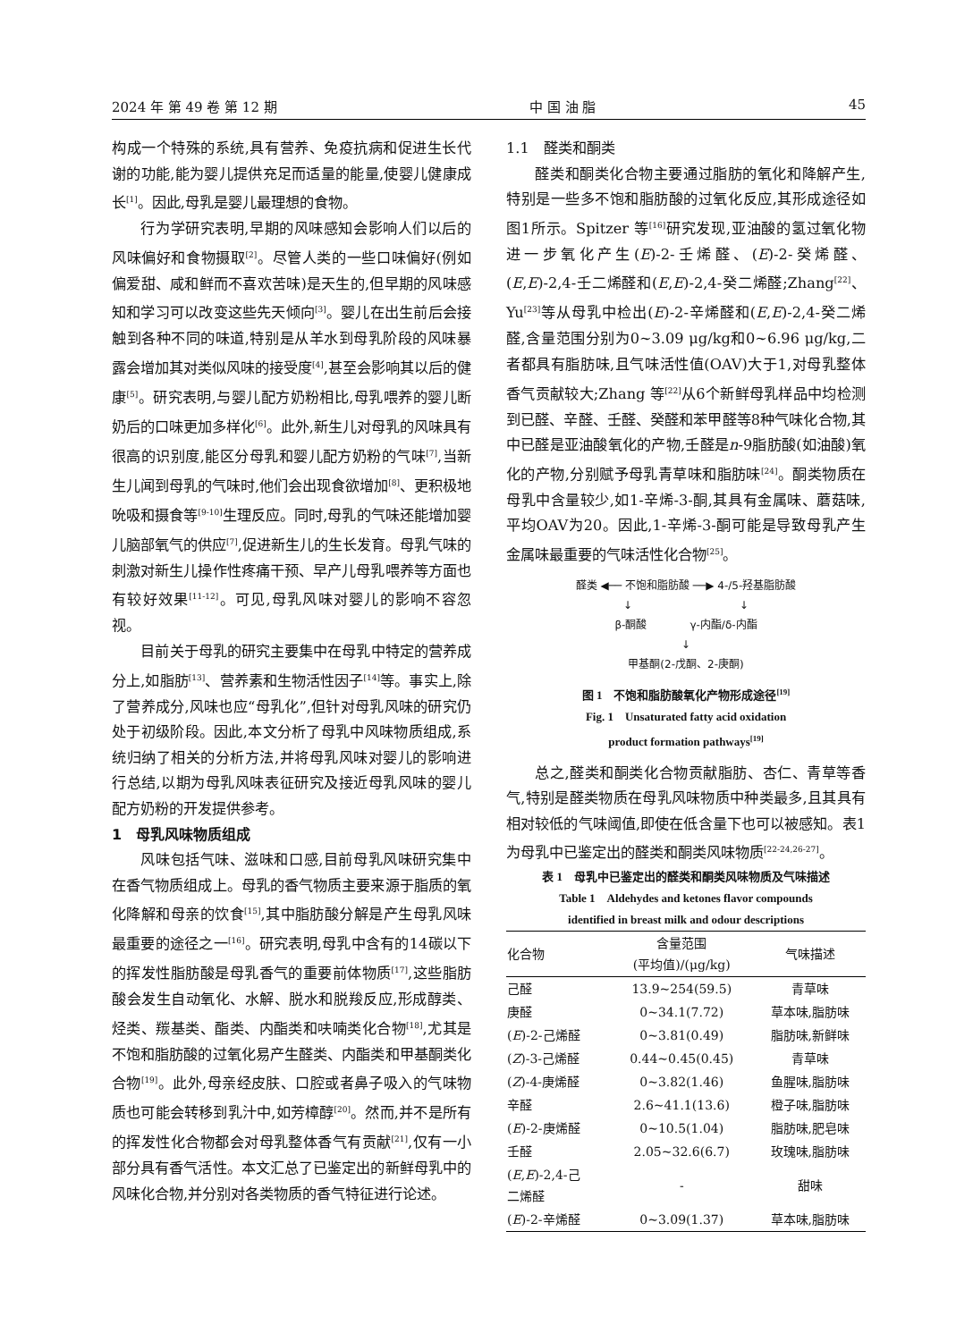2024 年 第 49 卷 第 12 期 中 国 油 脂 45
构成一个特殊的系统,具有营养、免疫抗病和促进生长代谢的功能,能为婴儿提供充足而适量的能量,使婴儿健康成长<sup>[1]</sup>。因此,母乳是婴儿最理想的食物。
行为学研究表明,早期的风味感知会影响人们以后的风味偏好和食物摄取<sup>[2]</sup>。尽管人类的一些口味偏好(例如偏爱甜、咸和鲜而不喜欢苦味)是天生的,但早期的风味感知和学习可以改变这些先天倾向<sup>[3]</sup>。婴儿在出生前后会接触到各种不同的味道,特别是从羊水到母乳阶段的风味暴露会增加其对类似风味的接受度<sup>[4]</sup>,甚至会影响其以后的健康<sup>[5]</sup>。研究表明,与婴儿配方奶粉相比,母乳喂养的婴儿断奶后的口味更加多样化<sup>[6]</sup>。此外,新生儿对母乳的风味具有很高的识别度,能区分母乳和婴儿配方奶粉的气味<sup>[7]</sup>,当新生儿闻到母乳的气味时,他们会出现食欲增加<sup>[8]</sup>、更积极地吮吸和摄食等<sup>[9-10]</sup>生理反应。同时,母乳的气味还能增加婴儿脑部氧气的供应<sup>[7]</sup>,促进新生儿的生长发育。母乳气味的刺激对新生儿操作性疼痛干预、早产儿母乳喂养等方面也有较好效果<sup>[11-12]</sup>。可见,母乳风味对婴儿的影响不容忽视。
目前关于母乳的研究主要集中在母乳中特定的营养成分上,如脂肪<sup>[13]</sup>、营养素和生物活性因子<sup>[14]</sup>等。事实上,除了营养成分,风味也应“母乳化”,但针对母乳风味的研究仍处于初级阶段。因此,本文分析了母乳中风味物质组成,系统归纳了相关的分析方法,并将母乳风味对婴儿的影响进行总结,以期为母乳风味表征研究及接近母乳风味的婴儿配方奶粉的开发提供参考。
1　母乳风味物质组成
风味包括气味、滋味和口感,目前母乳风味研究集中在香气物质组成上。母乳的香气物质主要来源于脂质的氧化降解和母亲的饮食<sup>[15]</sup>,其中脂肪酸分解是产生母乳风味最重要的途径之一<sup>[16]</sup>。研究表明,母乳中含有的14碳以下的挥发性脂肪酸是母乳香气的重要前体物质<sup>[17]</sup>,这些脂肪酸会发生自动氧化、水解、脱水和脱羧反应,形成醇类、烃类、羰基类、酯类、内酯类和呋喃类化合物<sup>[18]</sup>,尤其是不饱和脂肪酸的过氧化易产生醛类、内酯类和甲基酮类化合物<sup>[19]</sup>。此外,母亲经皮肤、口腔或者鼻子吸入的气味物质也可能会转移到乳汁中,如芳樟醇<sup>[20]</sup>。然而,并不是所有的挥发性化合物都会对母乳整体香气有贡献<sup>[21]</sup>,仅有一小部分具有香气活性。本文汇总了已鉴定出的新鲜母乳中的风味化合物,并分别对各类物质的香气特征进行论述。
1.1　醛类和酮类
醛类和酮类化合物主要通过脂肪的氧化和降解产生,特别是一些多不饱和脂肪酸的过氧化反应,其形成途径如图1所示。Spitzer 等<sup>[16]</sup>研究发现,亚油酸的氢过氧化物进一步氧化产生(E)-2-壬烯醛、(E)-2-癸烯醛、(E,E)-2,4-壬二烯醛和(E,E)-2,4-癸二烯醛;Zhang<sup>[22]</sup>、Yu<sup>[23]</sup>等从母乳中检出(E)-2-辛烯醛和(E,E)-2,4-癸二烯醛,含量范围分别为0~3.09 μg/kg和0~6.96 μg/kg,二者都具有脂肪味,且气味活性值(OAV)大于1,对母乳整体香气贡献较大;Zhang 等<sup>[22]</sup>从6个新鲜母乳样品中均检测到已醛、辛醛、壬醛、癸醛和苯甲醛等8种气味化合物,其中已醛是亚油酸氧化的产物,壬醛是n-9脂肪酸(如油酸)氧化的产物,分别赋予母乳青草味和脂肪味<sup>[24]</sup>。酮类物质在母乳中含量较少,如1-辛烯-3-酮,其具有金属味、蘑菇味,平均OAV为20。因此,1-辛烯-3-酮可能是导致母乳产生金属味最重要的气味活性化合物<sup>[25]</sup>。
醛类 ◀── 不饱和脂肪酸 ──▶ 4-/5-羟基脂肪酸
↓　　　　　　　　　　↓
β-酮酸　　　　γ-内酯/δ-内酯
↓
甲基酮(2-戊酮、2-庚酮)
图 1　不饱和脂肪酸氧化产物形成途径<sup>[19]</sup>
Fig. 1　Unsaturated fatty acid oxidation
product formation pathways<sup>[19]</sup>
总之,醛类和酮类化合物贡献脂肪、杏仁、青草等香气,特别是醛类物质在母乳风味物质中种类最多,且其具有相对较低的气味阈值,即使在低含量下也可以被感知。表1为母乳中已鉴定出的醛类和酮类风味物质<sup>[22-24,26-27]</sup>。
表 1　母乳中已鉴定出的醛类和酮类风味物质及气味描述
Table 1　Aldehydes and ketones flavor compounds
identified in breast milk and odour descriptions
| 化合物 | 含量范围 (平均值)/(μg/kg) | 气味描述 |
| --- | --- | --- |
| 己醛 | 13.9~254(59.5) | 青草味 |
| 庚醛 | 0~34.1(7.72) | 草本味,脂肪味 |
| ( E )-2-己烯醛 | 0~3.81(0.49) | 脂肪味,新鲜味 |
| ( Z )-3-己烯醛 | 0.44~0.45(0.45) | 青草味 |
| ( Z )-4-庚烯醛 | 0~3.82(1.46) | 鱼腥味,脂肪味 |
| 辛醛 | 2.6~41.1(13.6) | 橙子味,脂肪味 |
| ( E )-2-庚烯醛 | 0~10.5(1.04) | 脂肪味,肥皂味 |
| 壬醛 | 2.05~32.6(6.7) | 玫瑰味,脂肪味 |
| ( E , E )-2,4-己 二烯醛 | - | 甜味 |
| ( E )-2-辛烯醛 | 0~3.09(1.37) | 草本味,脂肪味 |